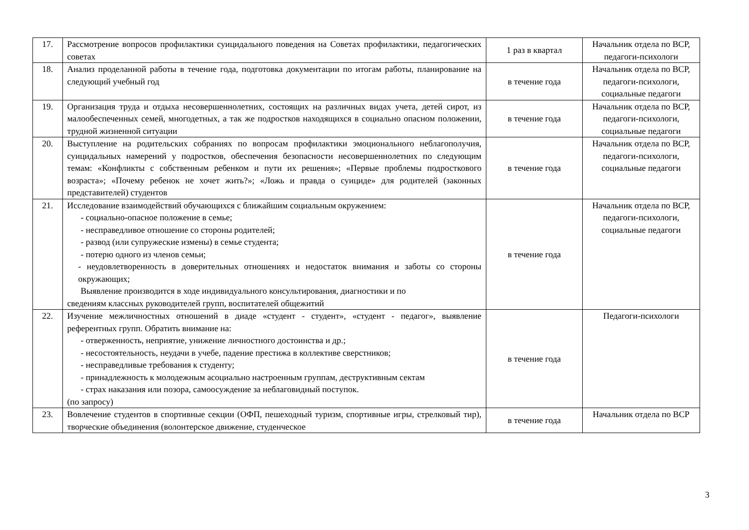| 17. | Рассмотрение вопросов профилактики суицидального поведения на Советах профилактики, педагогических советах | 1 раз в квартал | Начальник отдела по ВСР, педагоги-психологи |
| 18. | Анализ проделанной работы в течение года, подготовка документации по итогам работы, планирование на следующий учебный год | в течение года | Начальник отдела по ВСР, педагоги-психологи, социальные педагоги |
| 19. | Организация труда и отдыха несовершеннолетних, состоящих на различных видах учета, детей сирот, из малообеспеченных семей, многодетных, а так же подростков находящихся в социально опасном положении, трудной жизненной ситуации | в течение года | Начальник отдела по ВСР, педагоги-психологи, социальные педагоги |
| 20. | Выступление на родительских собраниях по вопросам профилактики эмоционального неблагополучия, суицидальных намерений у подростков, обеспечения безопасности несовершеннолетних по следующим темам: «Конфликты с собственным ребенком и пути их решения»; «Первые проблемы подросткового возраста»; «Почему ребенок не хочет жить?»; «Ложь и правда о суициде» для родителей (законных представителей) студентов | в течение года | Начальник отдела по ВСР, педагоги-психологи, социальные педагоги |
| 21. | Исследование взаимодействий обучающихся с ближайшим социальным окружением: - социально-опасное положение в семье; - несправедливое отношение со стороны родителей; - развод (или супружеские измены) в семье студента; - потерю одного из членов семьи; - неудовлетворенность в доверительных отношениях и недостаток внимания и заботы со стороны окружающих; Выявление производится в ходе индивидуального консультирования, диагностики и по сведениям классных руководителей групп, воспитателей общежитий | в течение года | Начальник отдела по ВСР, педагоги-психологи, социальные педагоги |
| 22. | Изучение межличностных отношений в диаде «студент - студент», «студент - педагог», выявление референтных групп. Обратить внимание на: - отверженность, неприятие, унижение личностного достоинства и др.; - несостоятельность, неудачи в учебе, падение престижа в коллективе сверстников; - несправедливые требования к студенту; - принадлежность к молодежным асоциально настроенным группам, деструктивным сектам - страх наказания или позора, самоосуждение за неблаговидный поступок. (по запросу) | в течение года | Педагоги-психологи |
| 23. | Вовлечение студентов в спортивные секции (ОФП, пешеходный туризм, спортивные игры, стрелковый тир), творческие объединения (волонтерское движение, студенческое | в течение года | Начальник отдела по ВСР |
3